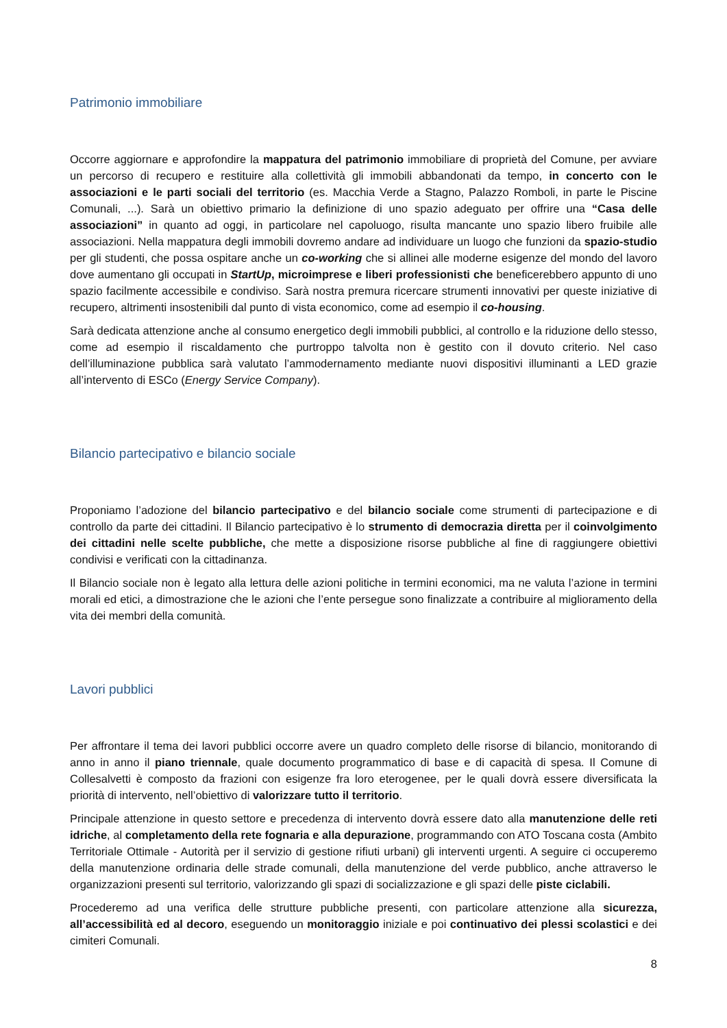Patrimonio immobiliare
Occorre aggiornare e approfondire la mappatura del patrimonio immobiliare di proprietà del Comune, per avviare un percorso di recupero e restituire alla collettività gli immobili abbandonati da tempo, in concerto con le associazioni e le parti sociali del territorio (es. Macchia Verde a Stagno, Palazzo Romboli, in parte le Piscine Comunali, ...). Sarà un obiettivo primario la definizione di uno spazio adeguato per offrire una “Casa delle associazioni” in quanto ad oggi, in particolare nel capoluogo, risulta mancante uno spazio libero fruibile alle associazioni. Nella mappatura degli immobili dovremo andare ad individuare un luogo che funzioni da spazio-studio per gli studenti, che possa ospitare anche un co-working che si allinei alle moderne esigenze del mondo del lavoro dove aumentano gli occupati in StartUp, microimprese e liberi professionisti che beneficerebbero appunto di uno spazio facilmente accessibile e condiviso. Sarà nostra premura ricercare strumenti innovativi per queste iniziative di recupero, altrimenti insostenibili dal punto di vista economico, come ad esempio il co-housing.
Sarà dedicata attenzione anche al consumo energetico degli immobili pubblici, al controllo e la riduzione dello stesso, come ad esempio il riscaldamento che purtroppo talvolta non è gestito con il dovuto criterio. Nel caso dell’illuminazione pubblica sarà valutato l’ammodernamento mediante nuovi dispositivi illuminanti a LED grazie all’intervento di ESCo (Energy Service Company).
Bilancio partecipativo e bilancio sociale
Proponiamo l’adozione del bilancio partecipativo e del bilancio sociale come strumenti di partecipazione e di controllo da parte dei cittadini. Il Bilancio partecipativo è lo strumento di democrazia diretta per il coinvolgimento dei cittadini nelle scelte pubbliche, che mette a disposizione risorse pubbliche al fine di raggiungere obiettivi condivisi e verificati con la cittadinanza.
Il Bilancio sociale non è legato alla lettura delle azioni politiche in termini economici, ma ne valuta l’azione in termini morali ed etici, a dimostrazione che le azioni che l’ente persegue sono finalizzate a contribuire al miglioramento della vita dei membri della comunità.
Lavori pubblici
Per affrontare il tema dei lavori pubblici occorre avere un quadro completo delle risorse di bilancio, monitorando di anno in anno il piano triennale, quale documento programmatico di base e di capacità di spesa. Il Comune di Collesalvetti è composto da frazioni con esigenze fra loro eterogenee, per le quali dovrà essere diversificata la priorità di intervento, nell’obiettivo di valorizzare tutto il territorio.
Principale attenzione in questo settore e precedenza di intervento dovrà essere dato alla manutenzione delle reti idriche, al completamento della rete fognaria e alla depurazione, programmando con ATO Toscana costa (Ambito Territoriale Ottimale - Autorità per il servizio di gestione rifiuti urbani) gli interventi urgenti. A seguire ci occuperemo della manutenzione ordinaria delle strade comunali, della manutenzione del verde pubblico, anche attraverso le organizzazioni presenti sul territorio, valorizzando gli spazi di socializzazione e gli spazi delle piste ciclabili.
Procederemo ad una verifica delle strutture pubbliche presenti, con particolare attenzione alla sicurezza, all’accessibilità ed al decoro, eseguendo un monitoraggio iniziale e poi continuativo dei plessi scolastici e dei cimiteri Comunali.
8